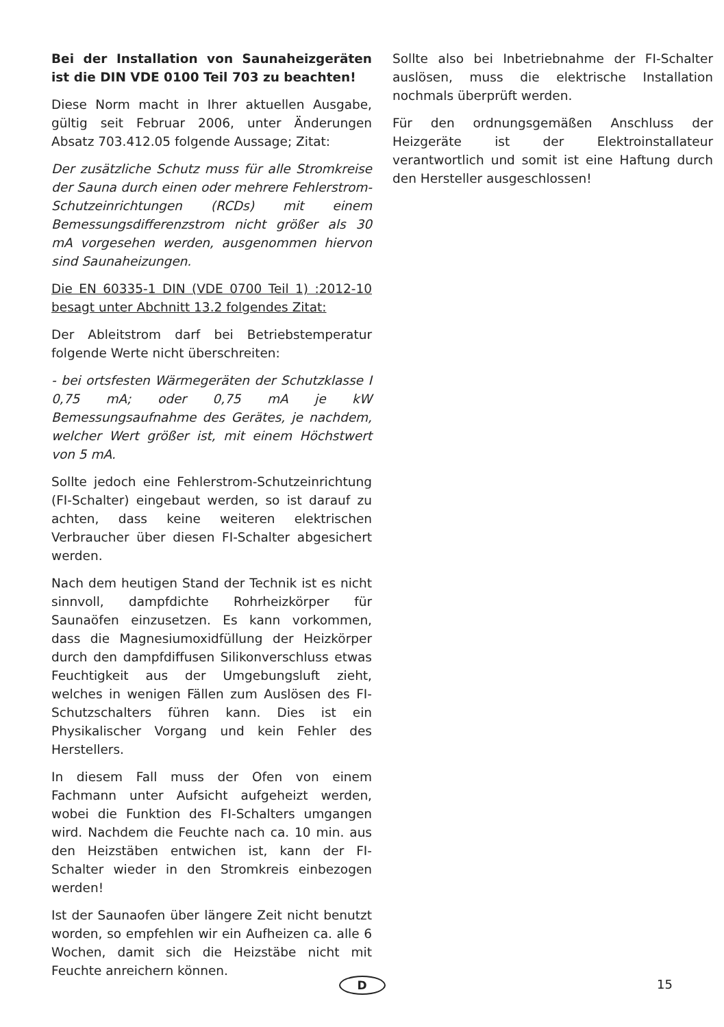Bei der Installation von Saunaheizgeräten ist die DIN VDE 0100 Teil 703 zu beachten!
Diese Norm macht in Ihrer aktuellen Ausgabe, gültig seit Februar 2006, unter Änderungen Absatz 703.412.05 folgende Aussage; Zitat:
Der zusätzliche Schutz muss für alle Stromkreise der Sauna durch einen oder mehrere Fehlerstrom- Schutzeinrichtungen (RCDs) mit einem Bemessungsdifferenzstrom nicht größer als 30 mA vorgesehen werden, ausgenommen hiervon sind Saunaheizungen.
Die EN 60335-1 DIN (VDE 0700 Teil 1) :2012-10 besagt unter Abchnitt 13.2 folgendes Zitat:
Der Ableitstrom darf bei Betriebstemperatur folgende Werte nicht überschreiten:
- bei ortsfesten Wärmegeräten der Schutzklasse I 0,75 mA; oder 0,75 mA je kW Bemessungsaufnahme des Gerätes, je nachdem, welcher Wert größer ist, mit einem Höchstwert von 5 mA.
Sollte jedoch eine Fehlerstrom-Schutzeinrichtung (FI-Schalter) eingebaut werden, so ist darauf zu achten, dass keine weiteren elektrischen Verbraucher über diesen FI-Schalter abgesichert werden.
Nach dem heutigen Stand der Technik ist es nicht sinnvoll, dampfdichte Rohrheizkörper für Saunaöfen einzusetzen. Es kann vorkommen, dass die Magnesiumoxidfüllung der Heizkörper durch den dampfdiffusen Silikonverschluss etwas Feuchtigkeit aus der Umgebungsluft zieht, welches in wenigen Fällen zum Auslösen des FI-Schutzschalters führen kann. Dies ist ein Physikalischer Vorgang und kein Fehler des Herstellers.
In diesem Fall muss der Ofen von einem Fachmann unter Aufsicht aufgeheizt werden, wobei die Funktion des FI-Schalters umgangen wird. Nachdem die Feuchte nach ca. 10 min. aus den Heizstäben entwichen ist, kann der FI-Schalter wieder in den Stromkreis einbezogen werden!
Ist der Saunaofen über längere Zeit nicht benutzt worden, so empfehlen wir ein Aufheizen ca. alle 6 Wochen, damit sich die Heizstäbe nicht mit Feuchte anreichern können.
Sollte also bei Inbetriebnahme der FI-Schalter auslösen, muss die elektrische Installation nochmals überprüft werden.
Für den ordnungsgemäßen Anschluss der Heizgeräte ist der Elektroinstallateur verantwortlich und somit ist eine Haftung durch den Hersteller ausgeschlossen!
D 15